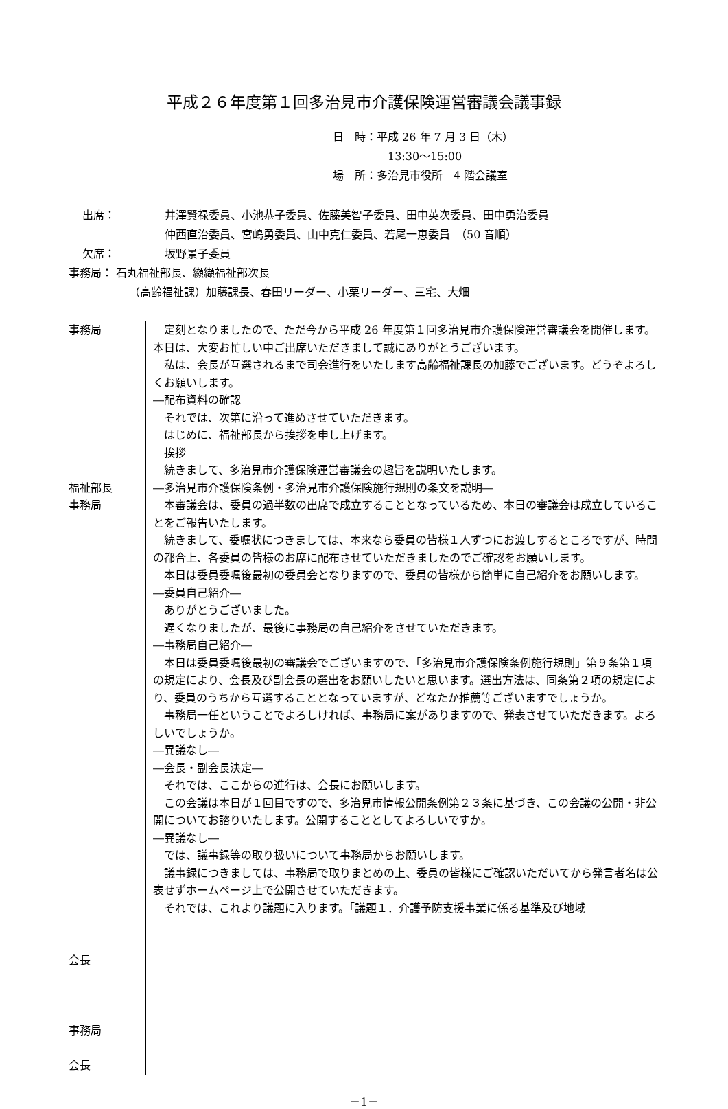平成２６年度第１回多治見市介護保険運営審議会議事録
日　時：平成 26 年 7 月 3 日（木）
13:30～15:00
場　所：多治見市役所　4 階会議室
出席： 井澤賢禄委員、小池恭子委員、佐藤美智子委員、田中英次委員、田中勇治委員
仲西直治委員、宮嶋勇委員、山中克仁委員、若尾一恵委員　（50 音順）
欠席： 坂野景子委員
事務局： 石丸福祉部長、纐纈福祉部次長
（高齢福祉課）加藤課長、春田リーダー、小栗リーダー、三宅、大畑
事務局
福祉部長
事務局
会長
事務局
会長
定刻となりましたので、ただ今から平成 26 年度第１回多治見市介護保険運営審議会を開催します。本日は、大変お忙しい中ご出席いただきまして誠にありがとうございます。
私は、会長が互選されるまで司会進行をいたします高齢福祉課長の加藤でございます。どうぞよろしくお願いします。
―配布資料の確認
それでは、次第に沿って進めさせていただきます。
はじめに、福祉部長から挨拶を申し上げます。
挨拶
続きまして、多治見市介護保険運営審議会の趣旨を説明いたします。
―多治見市介護保険条例・多治見市介護保険施行規則の条文を説明―
本審議会は、委員の過半数の出席で成立することとなっているため、本日の審議会は成立していることをご報告いたします。
続きまして、委嘱状につきましては、本来なら委員の皆様１人ずつにお渡しするところですが、時間の都合上、各委員の皆様のお席に配布させていただきましたのでご確認をお願いします。
本日は委員委嘱後最初の委員会となりますので、委員の皆様から簡単に自己紹介をお願いします。
―委員自己紹介―
ありがとうございました。
遅くなりましたが、最後に事務局の自己紹介をさせていただきます。
―事務局自己紹介―
本日は委員委嘱後最初の審議会でございますので、「多治見市介護保険条例施行規則」第９条第１項の規定により、会長及び副会長の選出をお願いしたいと思います。選出方法は、同条第２項の規定により、委員のうちから互選することとなっていますが、どなたか推薦等ございますでしょうか。
事務局一任ということでよろしければ、事務局に案がありますので、発表させていただきます。よろしいでしょうか。
―異議なし―
―会長・副会長決定―
それでは、ここからの進行は、会長にお願いします。
この会議は本日が１回目ですので、多治見市情報公開条例第２３条に基づき、この会議の公開・非公開についてお諮りいたします。公開することとしてよろしいですか。
―異議なし―
では、議事録等の取り扱いについて事務局からお願いします。
議事録につきましては、事務局で取りまとめの上、委員の皆様にご確認いただいてから発言者名は公表せずホームページ上で公開させていただきます。
それでは、これより議題に入ります。「議題１．介護予防支援事業に係る基準及び地域
－1－